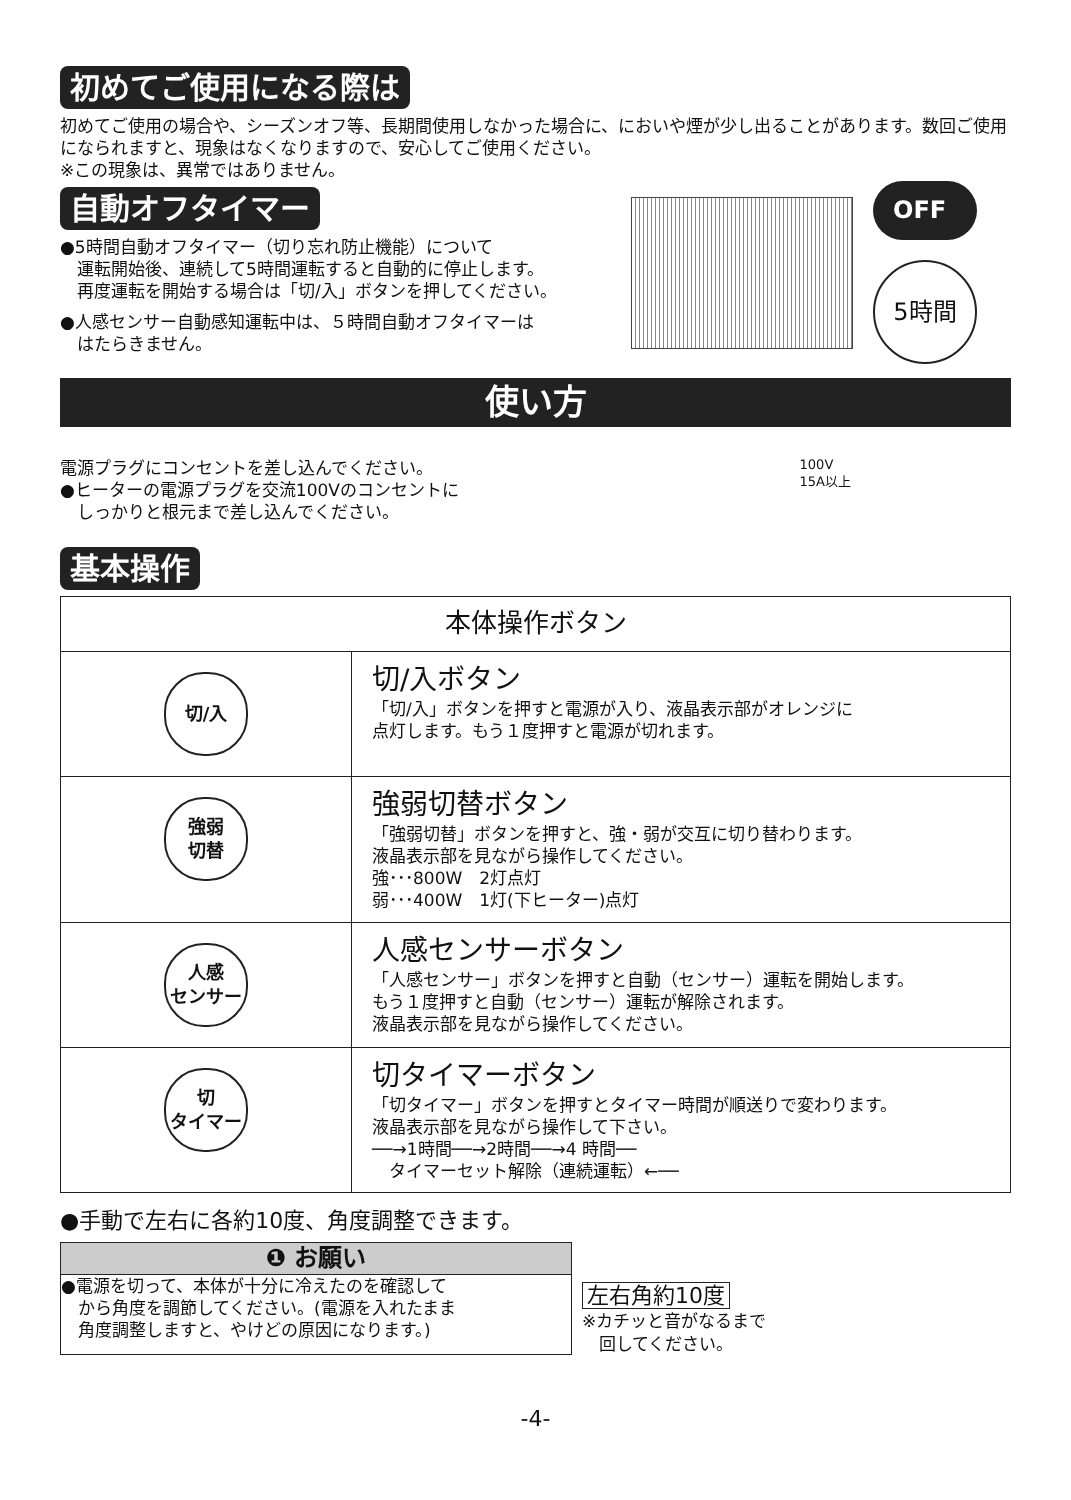初めてご使用になる際は
初めてご使用の場合や、シーズンオフ等、長期間使用しなかった場合に、においや煙が少し出ることがあります。数回ご使用になられますと、現象はなくなりますので、安心してご使用ください。
※この現象は、異常ではありません。
自動オフタイマー
●5時間自動オフタイマー（切り忘れ防止機能）について
　運転開始後、連続して5時間運転すると自動的に停止します。
　再度運転を開始する場合は「切/入」ボタンを押してください。
●人感センサー自動感知運転中は、５時間自動オフタイマーは
　はたらきません。
OFF
5時間
使い方
電源プラグにコンセントを差し込んでください。
●ヒーターの電源プラグを交流100Vのコンセントに
　しっかりと根元まで差し込んでください。
100V
15A以上
基本操作
| 本体操作ボタン | |
| --- | --- |
| 切/入 | 切/入ボタン 「切/入」ボタンを押すと電源が入り、液晶表示部がオレンジに 点灯します。もう１度押すと電源が切れます。 |
| 強弱 切替 | 強弱切替ボタン 「強弱切替」ボタンを押すと、強・弱が交互に切り替わります。 液晶表示部を見ながら操作してください。 強･･･800W 2灯点灯 弱･･･400W 1灯(下ヒーター)点灯 |
| 人感 センサー | 人感センサーボタン 「人感センサー」ボタンを押すと自動（センサー）運転を開始します。 もう１度押すと自動（センサー）運転が解除されます。 液晶表示部を見ながら操作してください。 |
| 切 タイマー | 切タイマーボタン 「切タイマー」ボタンを押すとタイマー時間が順送りで変わります。 液晶表示部を見ながら操作して下さい。 ──→1時間──→2時間──→4 時間── タイマーセット解除（連続運転）←── |
●手動で左右に各約10度、角度調整できます。
❶ お願い
●電源を切って、本体が十分に冷えたのを確認して
　から角度を調節してください。(電源を入れたまま
　角度調整しますと、やけどの原因になります。)
左右角約10度
※カチッと音がなるまで
　回してください。
-4-